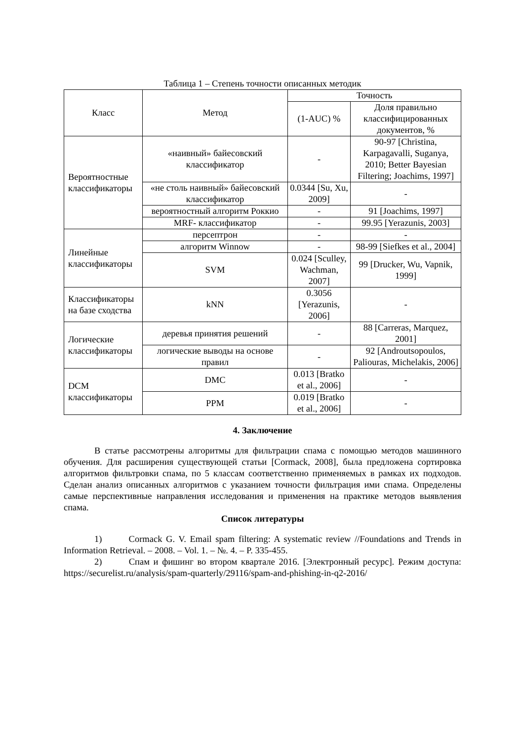Таблица 1 – Степень точности описанных методик
| Класс | Метод | Точность | |
| --- | --- | --- | --- |
| | | (1-AUC) % | Доля правильно классифицированных документов, % |
| Вероятностные классификаторы | «наивный» байесовский классификатор | - | 90-97 [Christina, Karpagavalli, Suganya, 2010; Better Bayesian Filtering; Joachims, 1997] |
| | «не столь наивный» байесовский классификатор | 0.0344 [Su, Xu, 2009] | - |
| | вероятностный алгоритм Роккио | - | 91 [Joachims, 1997] |
| | MRF- классификатор | - | 99.95 [Yerazunis, 2003] |
| Линейные классификаторы | персептрон | - | - |
| | алгоритм Winnow | - | 98-99 [Siefkes et al., 2004] |
| | SVM | 0.024 [Sculley, Wachman, 2007] | 99 [Drucker, Wu, Vapnik, 1999] |
| Классификаторы на базе сходства | kNN | 0.3056 [Yerazunis, 2006] | - |
| Логические классификаторы | деревья принятия решений | - | 88 [Carreras, Marquez, 2001] |
| | логические выводы на основе правил | - | 92 [Androutsopoulos, Paliouras, Michelakis, 2006] |
| DCM классификаторы | DMC | 0.013 [Bratko et al., 2006] | - |
| | PPM | 0.019 [Bratko et al., 2006] | - |
4. Заключение
В статье рассмотрены алгоритмы для фильтрации спама с помощью методов машинного обучения. Для расширения существующей статьи [Cormack, 2008], была предложена сортировка алгоритмов фильтровки спама, по 5 классам соответственно применяемых в рамках их подходов. Сделан анализ описанных алгоритмов с указанием точности фильтрация ими спама. Определены самые перспективные направления исследования и применения на практике методов выявления спама.
Список литературы
1) Cormack G. V. Email spam filtering: A systematic review //Foundations and Trends in Information Retrieval. – 2008. – Vol. 1. – №. 4. – P. 335-455.
2) Спам и фишинг во втором квартале 2016. [Электронный ресурс]. Режим доступа: https://securelist.ru/analysis/spam-quarterly/29116/spam-and-phishing-in-q2-2016/